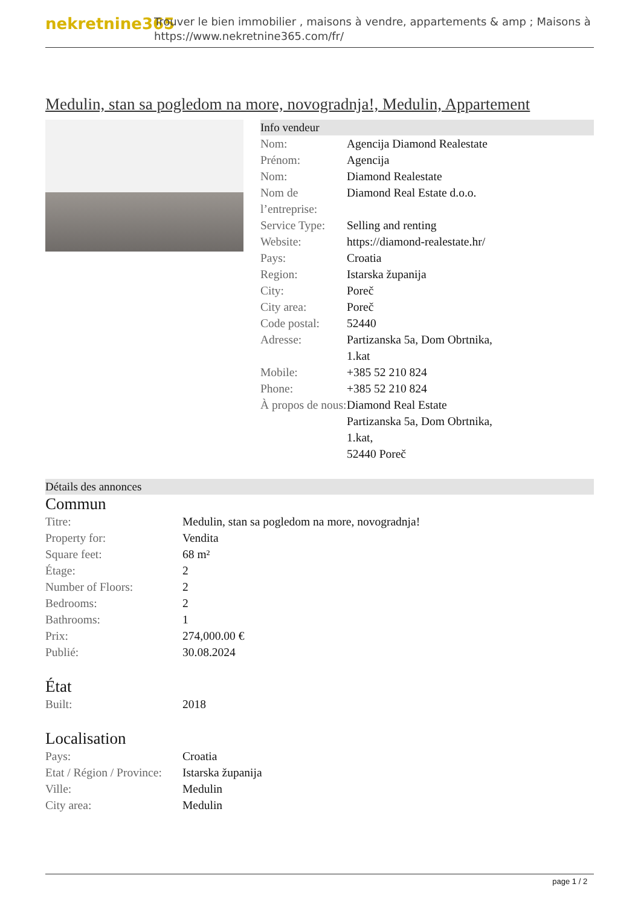nekretnine365
Trouver le bien immobilier , maisons à vendre, appartements & amp ; Maisons à
https://www.nekretnine365.com/fr/
Medulin, stan sa pogledom na more, novogradnja!, Medulin, Appartement
Info vendeur
| Nom: | Agencija Diamond Realestate |
| Prénom: | Agencija |
| Nom: | Diamond Realestate |
| Nom de l’entreprise: | Diamond Real Estate d.o.o. |
| Service Type: | Selling and renting |
| Website: | https://diamond-realestate.hr/ |
| Pays: | Croatia |
| Region: | Istarska županija |
| City: | Poreč |
| City area: | Poreč |
| Code postal: | 52440 |
| Adresse: | Partizanska 5a, Dom Obrtnika, 1.kat |
| Mobile: | +385 52 210 824 |
| Phone: | +385 52 210 824 |
| À propos de nous: | Diamond Real Estate Partizanska 5a, Dom Obrtnika, 1.kat, 52440 Poreč |
Détails des annonces
Commun
| Titre: | Medulin, stan sa pogledom na more, novogradnja! |
| Property for: | Vendita |
| Square feet: | 68 m² |
| Étage: | 2 |
| Number of Floors: | 2 |
| Bedrooms: | 2 |
| Bathrooms: | 1 |
| Prix: | 274,000.00 € |
| Publié: | 30.08.2024 |
État
| Built: | 2018 |
Localisation
| Pays: | Croatia |
| Etat / Région / Province: | Istarska županija |
| Ville: | Medulin |
| City area: | Medulin |
page 1 / 2